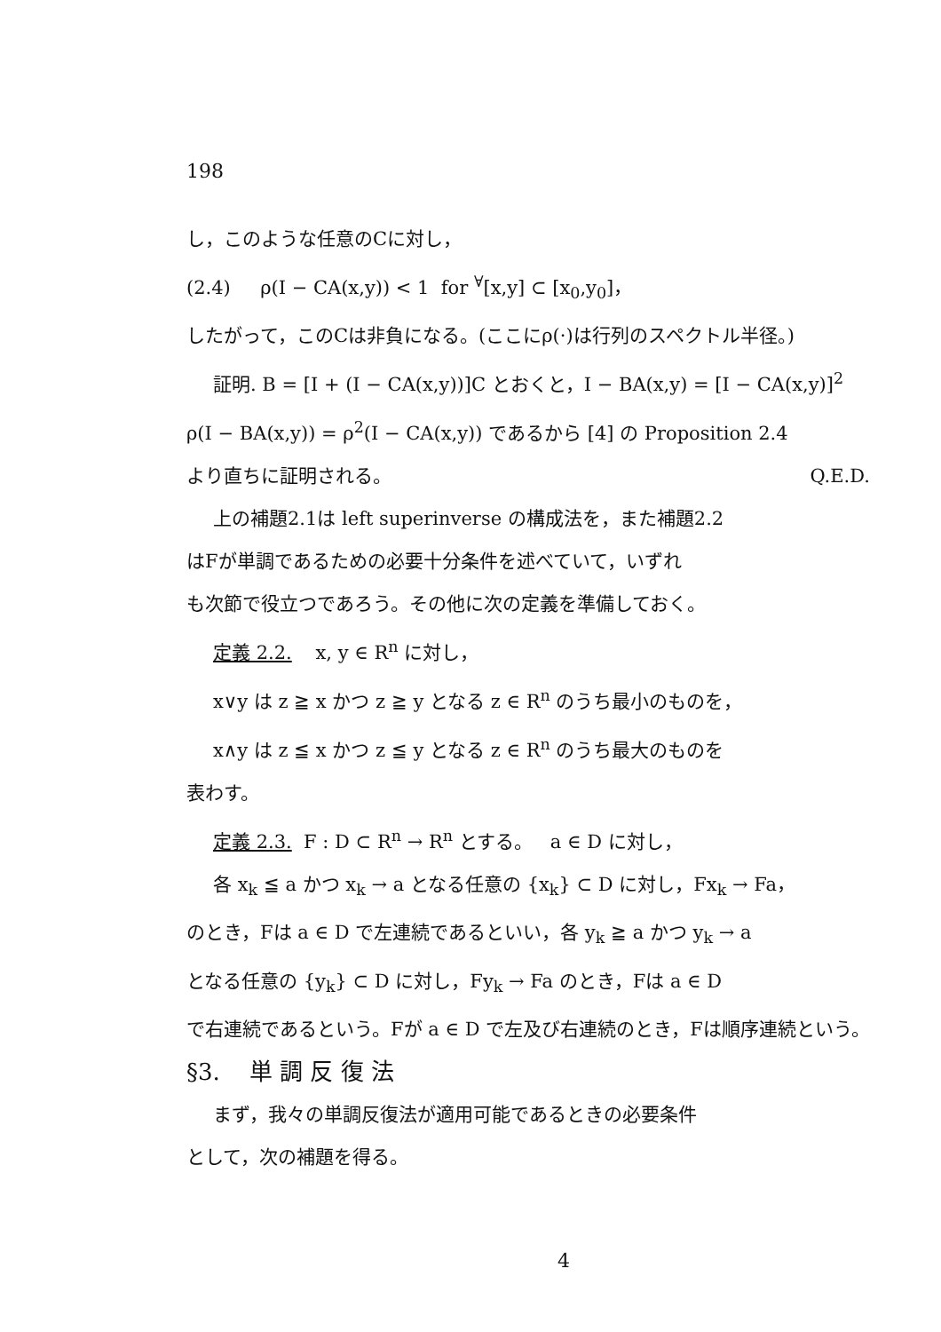198
し，このような任意のCに対し，
(2.4) ρ(I − CA(x,y)) < 1 for <sup>∀</sup>[x,y] ⊂ [x<sub>0</sub>,y<sub>0</sub>]，
したがって，このCは非負になる。(ここにρ(·)は行列のスペクトル半径。)
証明. B = [I + (I − CA(x,y))]C とおくと，I − BA(x,y) = [I − CA(x,y)]<sup>2</sup>
ρ(I − BA(x,y)) = ρ<sup>2</sup>(I − CA(x,y)) であるから [4] の Proposition 2.4
より直ちに証明される。 Q.E.D.
上の補題2.1は left superinverse の構成法を，また補題2.2
はFが単調であるための必要十分条件を述べていて，いずれ
も次節で役立つであろう。その他に次の定義を準備しておく。
定義 2.2. x, y ∈ R<sup>n</sup> に対し，
x∨y は z ≧ x かつ z ≧ y となる z ∈ R<sup>n</sup> のうち最小のものを，
x∧y は z ≦ x かつ z ≦ y となる z ∈ R<sup>n</sup> のうち最大のものを
表わす。
定義 2.3. F : D ⊂ R<sup>n</sup> → R<sup>n</sup> とする。 a ∈ D に対し，
各 x<sub>k</sub> ≦ a かつ x<sub>k</sub> → a となる任意の {x<sub>k</sub>} ⊂ D に対し，Fx<sub>k</sub> → Fa，
のとき，Fは a ∈ D で左連続であるといい，各 y<sub>k</sub> ≧ a かつ y<sub>k</sub> → a
となる任意の {y<sub>k</sub>} ⊂ D に対し，Fy<sub>k</sub> → Fa のとき，Fは a ∈ D
で右連続であるという。Fが a ∈ D で左及び右連続のとき，Fは順序連続という。
§3. 単 調 反 復 法
まず，我々の単調反復法が適用可能であるときの必要条件
として，次の補題を得る。
4